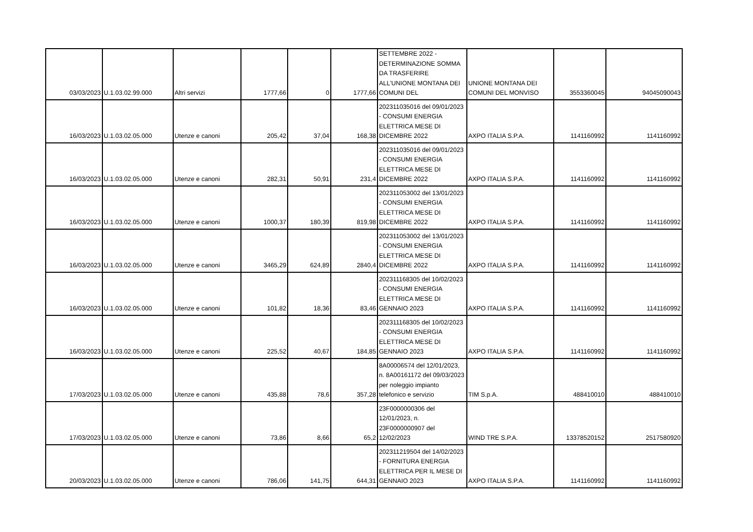| 03/03/2023 | U.1.03.02.99.000 | Altri servizi | 1777,66 | 0 | 1777,66 | SETTEMBRE 2022 - DETERMINAZIONE SOMMA DA TRASFERIRE ALL'UNIONE MONTANA DEI COMUNI DEL | UNIONE MONTANA DEI COMUNI DEL MONVISO | 3553360045 | 94045090043 |
| 16/03/2023 | U.1.03.02.05.000 | Utenze e canoni | 205,42 | 37,04 | 168,38 | 202311035016 del 09/01/2023 - CONSUMI ENERGIA ELETTRICA MESE DI DICEMBRE 2022 | AXPO ITALIA S.P.A. | 1141160992 | 1141160992 |
| 16/03/2023 | U.1.03.02.05.000 | Utenze e canoni | 282,31 | 50,91 | 231,4 | 202311035016 del 09/01/2023 - CONSUMI ENERGIA ELETTRICA MESE DI DICEMBRE 2022 | AXPO ITALIA S.P.A. | 1141160992 | 1141160992 |
| 16/03/2023 | U.1.03.02.05.000 | Utenze e canoni | 1000,37 | 180,39 | 819,98 | 202311053002 del 13/01/2023 - CONSUMI ENERGIA ELETTRICA MESE DI DICEMBRE 2022 | AXPO ITALIA S.P.A. | 1141160992 | 1141160992 |
| 16/03/2023 | U.1.03.02.05.000 | Utenze e canoni | 3465,29 | 624,89 | 2840,4 | 202311053002 del 13/01/2023 - CONSUMI ENERGIA ELETTRICA MESE DI DICEMBRE 2022 | AXPO ITALIA S.P.A. | 1141160992 | 1141160992 |
| 16/03/2023 | U.1.03.02.05.000 | Utenze e canoni | 101,82 | 18,36 | 83,46 | 202311168305 del 10/02/2023 - CONSUMI ENERGIA ELETTRICA MESE DI GENNAIO 2023 | AXPO ITALIA S.P.A. | 1141160992 | 1141160992 |
| 16/03/2023 | U.1.03.02.05.000 | Utenze e canoni | 225,52 | 40,67 | 184,85 | 202311168305 del 10/02/2023 - CONSUMI ENERGIA ELETTRICA MESE DI GENNAIO 2023 | AXPO ITALIA S.P.A. | 1141160992 | 1141160992 |
| 17/03/2023 | U.1.03.02.05.000 | Utenze e canoni | 435,88 | 78,6 | 357,28 | 8A00006574 del 12/01/2023, n. 8A00161172 del 09/03/2023 per noleggio impianto telefonico e servizio | TIM S.p.A. | 488410010 | 488410010 |
| 17/03/2023 | U.1.03.02.05.000 | Utenze e canoni | 73,86 | 8,66 | 65,2 | 23F0000000306 del 12/01/2023, n. 23F0000000907 del 12/02/2023 | WIND TRE S.P.A. | 13378520152 | 2517580920 |
| 20/03/2023 | U.1.03.02.05.000 | Utenze e canoni | 786,06 | 141,75 | 644,31 | 202311219504 del 14/02/2023 - FORNITURA ENERGIA ELETTRICA PER IL MESE DI GENNAIO 2023 | AXPO ITALIA S.P.A. | 1141160992 | 1141160992 |